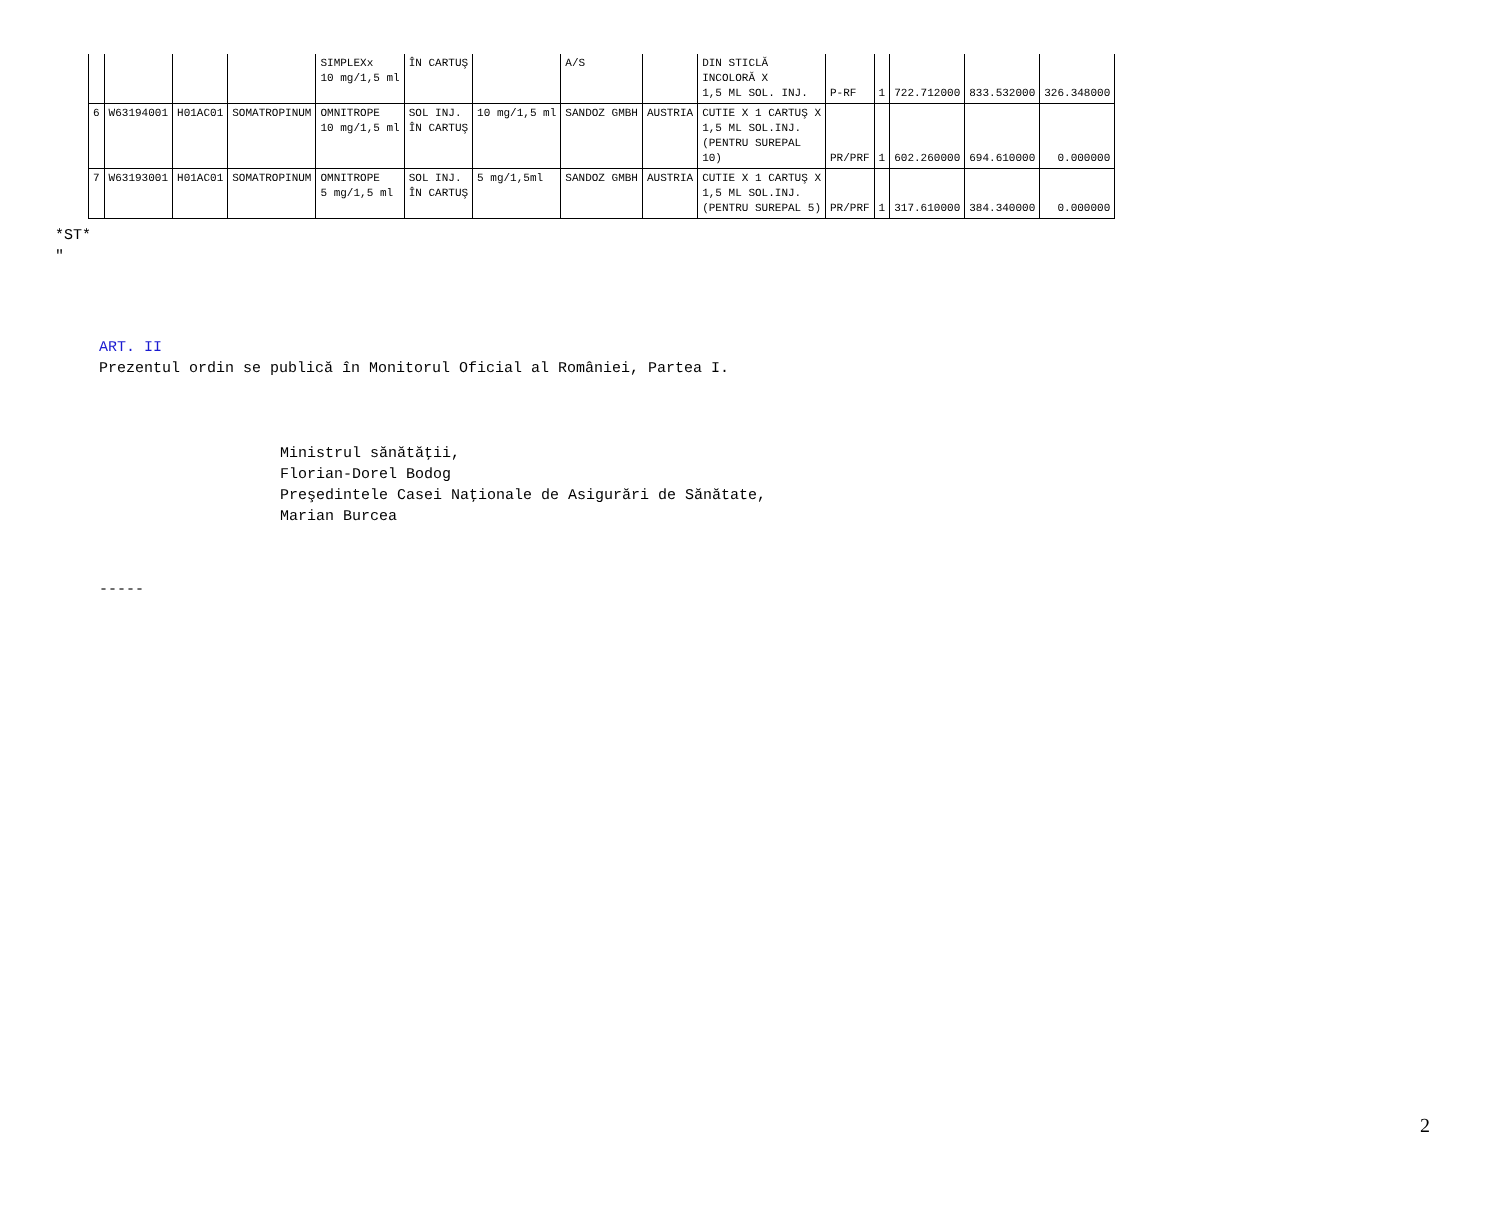| | | | | SIMPLEXx 10 mg/1,5 ml | ÎN CARTUŞ | | A/S | | DIN STICLĂ INCOLORĂ X 1,5 ML SOL. INJ. | P-RF | 1 | 722.712000 | 833.532000 | 326.348000 |
| 6 | W63194001 | H01AC01 | SOMATROPINUM | OMNITROPE 10 mg/1,5 ml | SOL INJ. ÎN CARTUŞ | 10 mg/1,5 ml | SANDOZ GMBH | AUSTRIA | CUTIE X 1 CARTUŞ X 1,5 ML SOL.INJ. (PENTRU SUREPAL 10) | PR/PRF | 1 | 602.260000 | 694.610000 | 0.000000 |
| 7 | W63193001 | H01AC01 | SOMATROPINUM | OMNITROPE 5 mg/1,5 ml | SOL INJ. ÎN CARTUŞ | 5 mg/1,5ml | SANDOZ GMBH | AUSTRIA | CUTIE X 1 CARTUŞ X 1,5 ML SOL.INJ. (PENTRU SUREPAL 5) | PR/PRF | 1 | 317.610000 | 384.340000 | 0.000000 |
*ST*
"
ART. II
Prezentul ordin se publică în Monitorul Oficial al României, Partea I.
Ministrul sănătăţii,
Florian-Dorel Bodog
Preşedintele Casei Naţionale de Asigurări de Sănătate,
Marian Burcea
-----
2